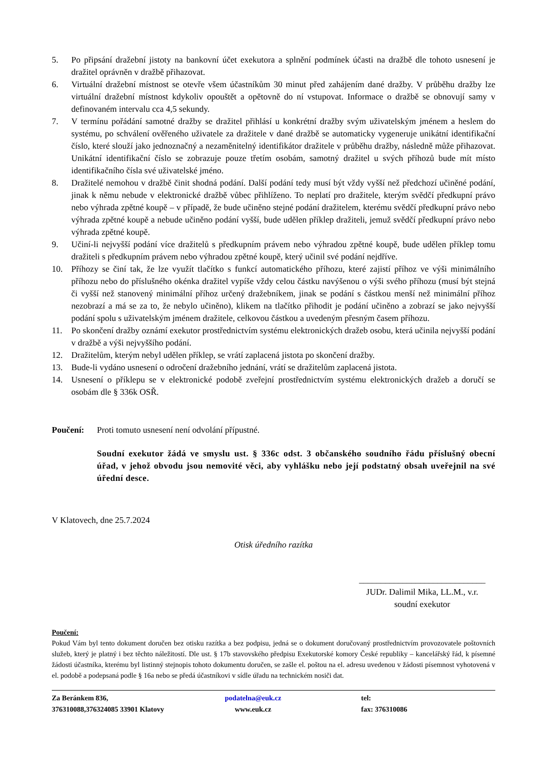5. Po připsání dražební jistoty na bankovní účet exekutora a splnění podmínek účasti na dražbě dle tohoto usnesení je dražitel oprávněn v dražbě přihazovat.
6. Virtuální dražební místnost se otevře všem účastníkům 30 minut před zahájením dané dražby. V průběhu dražby lze virtuální dražební místnost kdykoliv opouštět a opětovně do ní vstupovat. Informace o dražbě se obnovují samy v definovaném intervalu cca 4,5 sekundy.
7. V termínu pořádání samotné dražby se dražitel přihlásí u konkrétní dražby svým uživatelským jménem a heslem do systému, po schválení ověřeného uživatele za dražitele v dané dražbě se automaticky vygeneruje unikátní identifikační číslo, které slouží jako jednoznačný a nezaměnitelný identifikátor dražitele v průběhu dražby, následně může přihazovat. Unikátní identifikační číslo se zobrazuje pouze třetím osobám, samotný dražitel u svých příhozů bude mít místo identifikačního čísla své uživatelské jméno.
8. Dražitelé nemohou v dražbě činit shodná podání. Další podání tedy musí být vždy vyšší než předchozí učiněné podání, jinak k němu nebude v elektronické dražbě vůbec přihlíženo. To neplatí pro dražitele, kterým svědčí předkupní právo nebo výhrada zpětné koupě – v případě, že bude učiněno stejné podání dražitelem, kterému svědčí předkupní právo nebo výhrada zpětné koupě a nebude učiněno podání vyšší, bude udělen příklep dražiteli, jemuž svědčí předkupní právo nebo výhrada zpětné koupě.
9. Učiní-li nejvyšší podání více dražitelů s předkupním právem nebo výhradou zpětné koupě, bude udělen příklep tomu dražiteli s předkupním právem nebo výhradou zpětné koupě, který učinil své podání nejdříve.
10. Příhozy se činí tak, že lze využít tlačítko s funkcí automatického příhozu, které zajistí příhoz ve výši minimálního příhozu nebo do příslušného okénka dražitel vypíše vždy celou částku navýšenou o výši svého příhozu (musí být stejná či vyšší než stanovený minimální příhoz určený dražebníkem, jinak se podání s částkou menší než minimální příhoz nezobrazí a má se za to, že nebylo učiněno), klikem na tlačítko přihodit je podání učiněno a zobrazí se jako nejvyšší podání spolu s uživatelským jménem dražitele, celkovou částkou a uvedeným přesným časem příhozu.
11. Po skončení dražby oznámí exekutor prostřednictvím systému elektronických dražeb osobu, která učinila nejvyšší podání v dražbě a výši nejvyššího podání.
12. Dražitelům, kterým nebyl udělen příklep, se vrátí zaplacená jistota po skončení dražby.
13. Bude-li vydáno usnesení o odročení dražebního jednání, vrátí se dražitelům zaplacená jistota.
14. Usnesení o příklepu se v elektronické podobě zveřejní prostřednictvím systému elektronických dražeb a doručí se osobám dle § 336k OSŘ.
Poučení: Proti tomuto usnesení není odvolání přípustné.
Soudní exekutor žádá ve smyslu ust. § 336c odst. 3 občanského soudního řádu příslušný obecní úřad, v jehož obvodu jsou nemovité věci, aby vyhlášku nebo její podstatný obsah uveřejnil na své úřední desce.
V Klatovech, dne 25.7.2024
Otisk úředního razítka
_____________________________
JUDr. Dalimil Mika, LL.M., v.r.
soudní exekutor
Poučení:
Pokud Vám byl tento dokument doručen bez otisku razítka a bez podpisu, jedná se o dokument doručovaný prostřednictvím provozovatele poštovních služeb, který je platný i bez těchto náležitostí. Dle ust. § 17b stavovského předpisu Exekutorské komory České republiky – kancelářský řád, k písemné žádosti účastníka, kterému byl listinný stejnopis tohoto dokumentu doručen, se zašle el. poštou na el. adresu uvedenou v žádosti písemnost vyhotovená v el. podobě a podepsaná podle § 16a nebo se předá účastníkovi v sídle úřadu na technickém nosiči dat.
Za Beránkem 836,
376310088,376324085 33901 Klatovy
podatelna@euk.cz
www.euk.cz
tel:
fax: 376310086